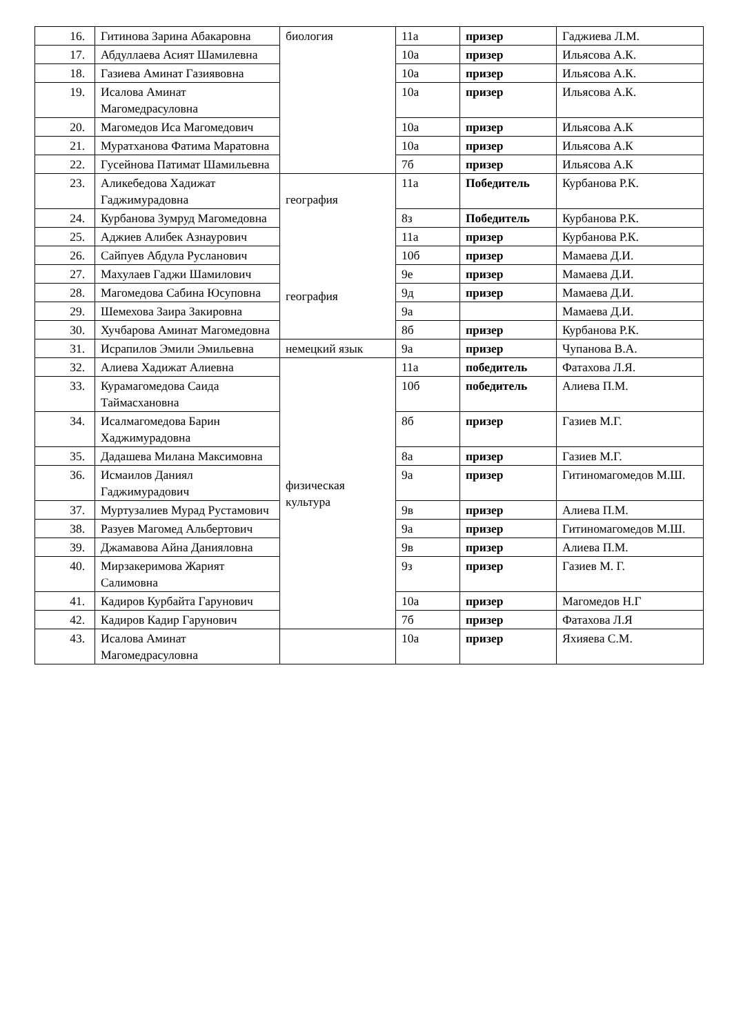| 16. | Гитинова Зарина Абакаровна | биология | 11а | призер | Гаджиева Л.М. |
| 17. | Абдуллаева Асият Шамилевна | | 10а | призер | Ильясова А.К. |
| 18. | Газиева Аминат Газиявовна | | 10а | призер | Ильясова А.К. |
| 19. | Исалова Аминат Магомедрасуловна | | 10а | призер | Ильясова А.К. |
| 20. | Магомедов Иса Магомедович | | 10а | призер | Ильясова А.К |
| 21. | Муратханова Фатима Маратовна | | 10а | призер | Ильясова А.К |
| 22. | Гусейнова Патимат Шамильевна | | 7б | призер | Ильясова А.К |
| 23. | Аликебедова Хадижат Гаджимурадовна | география география | 11а | Победитель | Курбанова Р.К. |
| 24. | Курбанова Зумруд Магомедовна | | 8з | Победитель | Курбанова Р.К. |
| 25. | Аджиев Алибек Азнаурович | | 11а | призер | Курбанова Р.К. |
| 26. | Сайпуев Абдула Русланович | | 10б | призер | Мамаева Д.И. |
| 27. | Махулаев Гаджи Шамилович | | 9е | призер | Мамаева Д.И. |
| 28. | Магомедова Сабина Юсуповна | | 9д | призер | Мамаева Д.И. |
| 29. | Шемехова Заира Закировна | | 9а | | Мамаева Д.И. |
| 30. | Хучбарова Аминат Магомедовна | | 8б | призер | Курбанова Р.К. |
| 31. | Исрапилов Эмили Эмильевна | немецкий язык | 9а | призер | Чупанова В.А. |
| 32. | Алиева Хадижат Алиевна | физическая культура | 11а | победитель | Фатахова Л.Я. |
| 33. | Курамагомедова Саида Таймасхановна | | 10б | победитель | Алиева П.М. |
| 34. | Исалмагомедова Барин Хаджимурадовна | | 8б | призер | Газиев М.Г. |
| 35. | Дадашева Милана Максимовна | | 8а | призер | Газиев М.Г. |
| 36. | Исмаилов Даниял Гаджимурадович | | 9а | призер | Гитиномагомедов М.Ш. |
| 37. | Муртузалиев Мурад Рустамович | | 9в | призер | Алиева П.М. |
| 38. | Разуев Магомед Альбертович | | 9а | призер | Гитиномагомедов М.Ш. |
| 39. | Джамавова Айна Данияловна | | 9в | призер | Алиева П.М. |
| 40. | Мирзакеримова Жарият Салимовна | | 9з | призер | Газиев М. Г. |
| 41. | Кадиров Курбайта Гарунович | | 10а | призер | Магомедов Н.Г |
| 42. | Кадиров Кадир Гарунович | | 7б | призер | Фатахова Л.Я |
| 43. | Исалова Аминат Магомедрасуловна | | 10а | призер | Яхияева С.М. |